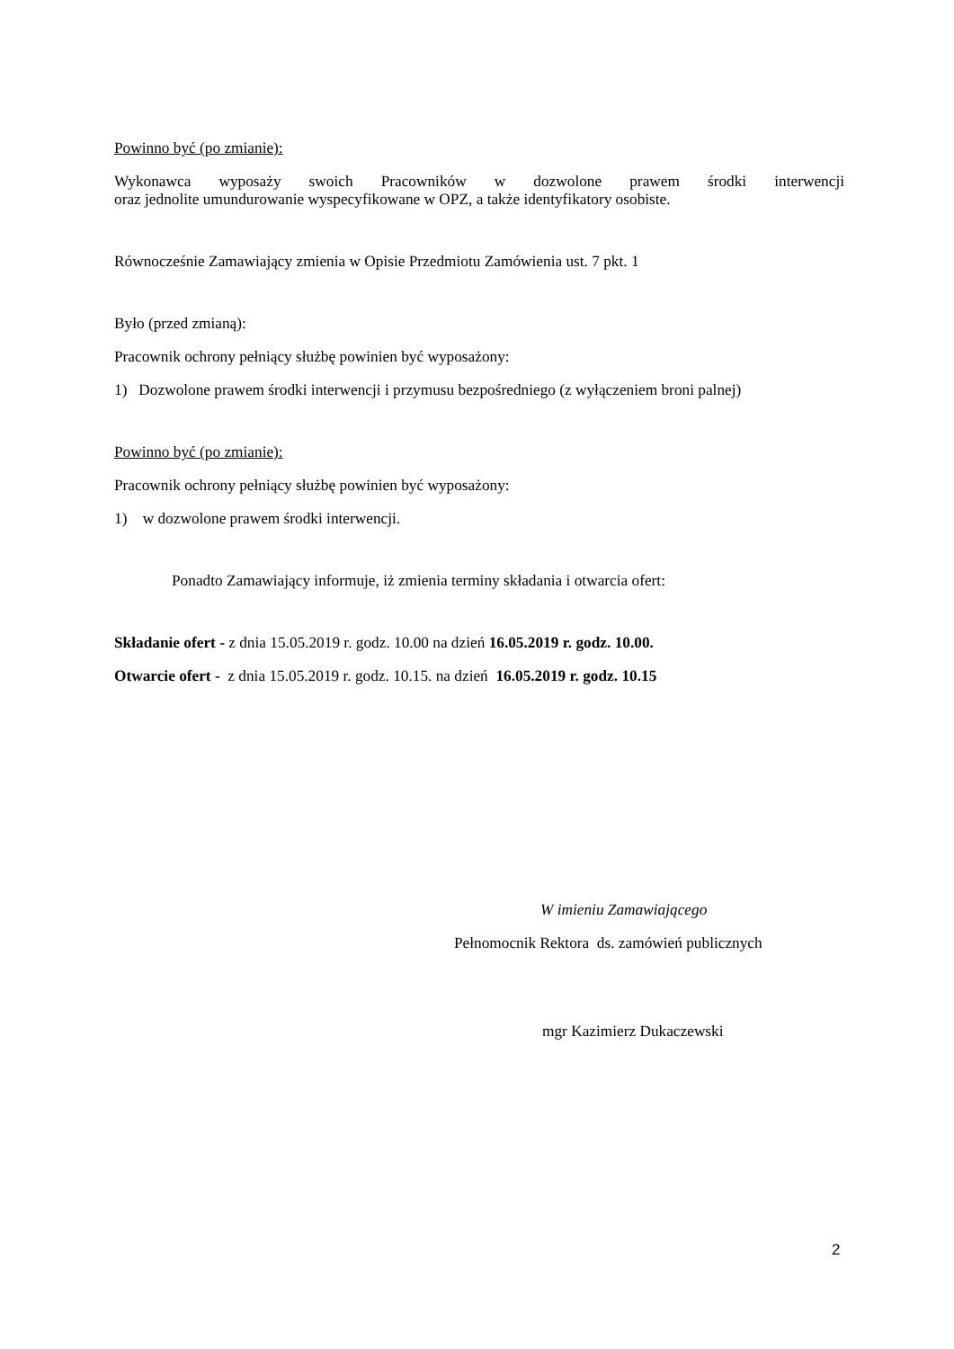Powinno być (po zmianie):
Wykonawca wyposaży swoich Pracowników w dozwolone prawem środki interwencji
oraz jednolite umundurowanie wyspecyfikowane w OPZ, a także identyfikatory osobiste.
Równocześnie Zamawiający zmienia w Opisie Przedmiotu Zamówienia ust. 7 pkt. 1
Było (przed zmianą):
Pracownik ochrony pełniący służbę powinien być wyposażony:
1) Dozwolone prawem środki interwencji i przymusu bezpośredniego (z wyłączeniem broni palnej)
Powinno być (po zmianie):
Pracownik ochrony pełniący służbę powinien być wyposażony:
1) w dozwolone prawem środki interwencji.
Ponadto Zamawiający informuje, iż zmienia terminy składania i otwarcia ofert:
Składanie ofert - z dnia 15.05.2019 r. godz. 10.00 na dzień 16.05.2019 r. godz. 10.00.
Otwarcie ofert - z dnia 15.05.2019 r. godz. 10.15. na dzień 16.05.2019 r. godz. 10.15
W imieniu Zamawiającego
Pełnomocnik Rektora ds. zamówień publicznych
mgr Kazimierz Dukaczewski
2